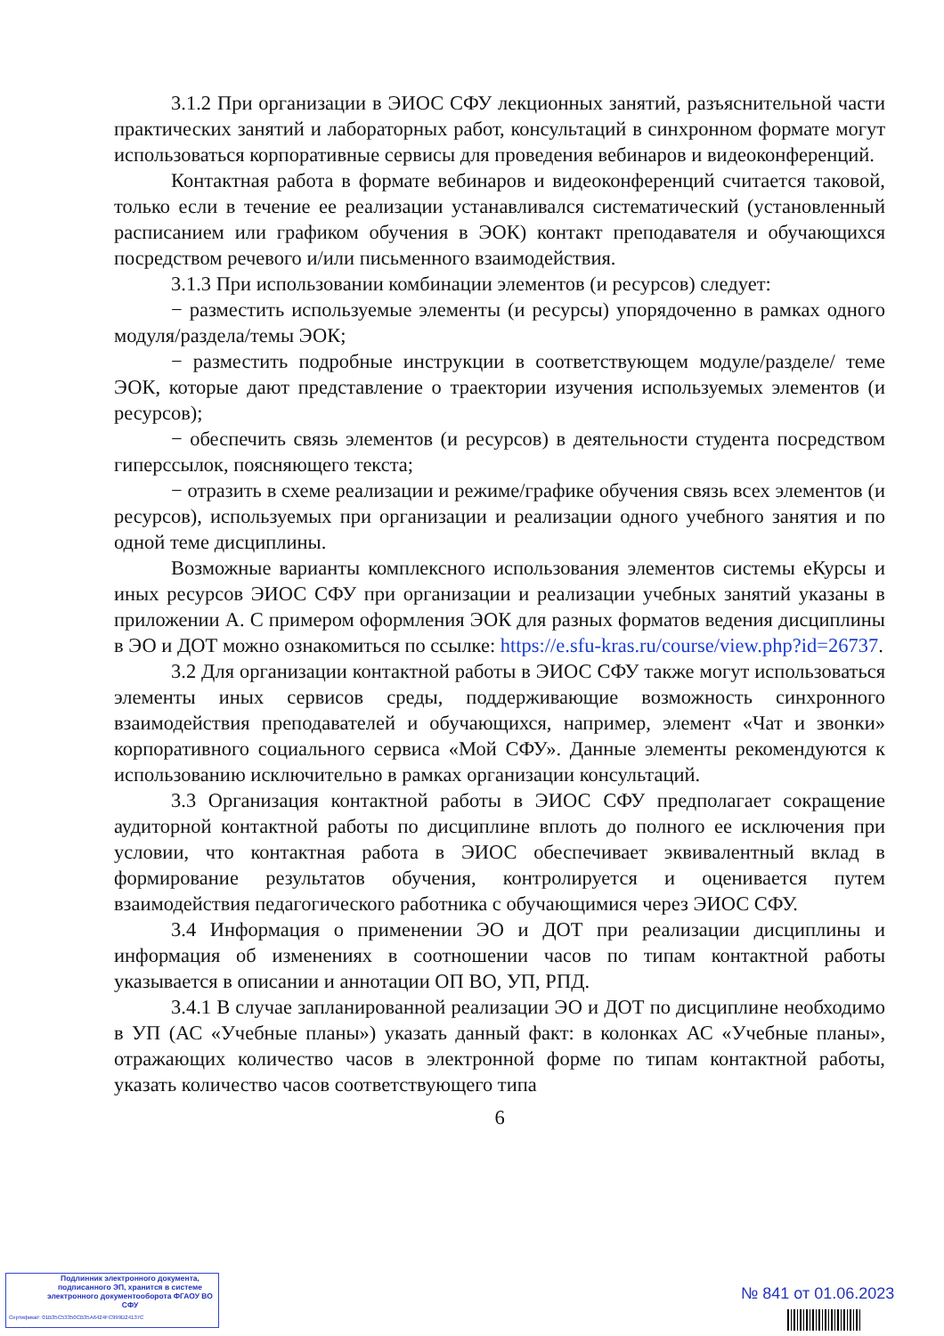3.1.2 При организации в ЭИОС СФУ лекционных занятий, разъяснительной части практических занятий и лабораторных работ, консультаций в синхронном формате могут использоваться корпоративные сервисы для проведения вебинаров и видеоконференций.
Контактная работа в формате вебинаров и видеоконференций считается таковой, только если в течение ее реализации устанавливался систематический (установленный расписанием или графиком обучения в ЭОК) контакт преподавателя и обучающихся посредством речевого и/или письменного взаимодействия.
3.1.3 При использовании комбинации элементов (и ресурсов) следует:
− разместить используемые элементы (и ресурсы) упорядоченно в рамках одного модуля/раздела/темы ЭОК;
− разместить подробные инструкции в соответствующем модуле/разделе/ теме ЭОК, которые дают представление о траектории изучения используемых элементов (и ресурсов);
− обеспечить связь элементов (и ресурсов) в деятельности студента посредством гиперссылок, поясняющего текста;
− отразить в схеме реализации и режиме/графике обучения связь всех элементов (и ресурсов), используемых при организации и реализации одного учебного занятия и по одной теме дисциплины.
Возможные варианты комплексного использования элементов системы еКурсы и иных ресурсов ЭИОС СФУ при организации и реализации учебных занятий указаны в приложении А. С примером оформления ЭОК для разных форматов ведения дисциплины в ЭО и ДОТ можно ознакомиться по ссылке: https://e.sfu-kras.ru/course/view.php?id=26737.
3.2 Для организации контактной работы в ЭИОС СФУ также могут использоваться элементы иных сервисов среды, поддерживающие возможность синхронного взаимодействия преподавателей и обучающихся, например, элемент «Чат и звонки» корпоративного социального сервиса «Мой СФУ». Данные элементы рекомендуются к использованию исключительно в рамках организации консультаций.
3.3 Организация контактной работы в ЭИОС СФУ предполагает сокращение аудиторной контактной работы по дисциплине вплоть до полного ее исключения при условии, что контактная работа в ЭИОС обеспечивает эквивалентный вклад в формирование результатов обучения, контролируется и оценивается путем взаимодействия педагогического работника с обучающимися через ЭИОС СФУ.
3.4 Информация о применении ЭО и ДОТ при реализации дисциплины и информация об изменениях в соотношении часов по типам контактной работы указывается в описании и аннотации ОП ВО, УП, РПД.
3.4.1 В случае запланированной реализации ЭО и ДОТ по дисциплине необходимо в УП (АС «Учебные планы») указать данный факт: в колонках АС «Учебные планы», отражающих количество часов в электронной форме по типам контактной работы, указать количество часов соответствующего типа
6
Подлинник электронного документа, подписанного ЭП, хранится в системе электронного документооборота ФГАОУ ВО СФУ
Сертификат: 01B35C53350CB35A6424FC999D24137C
№ 841 от 01.06.2023